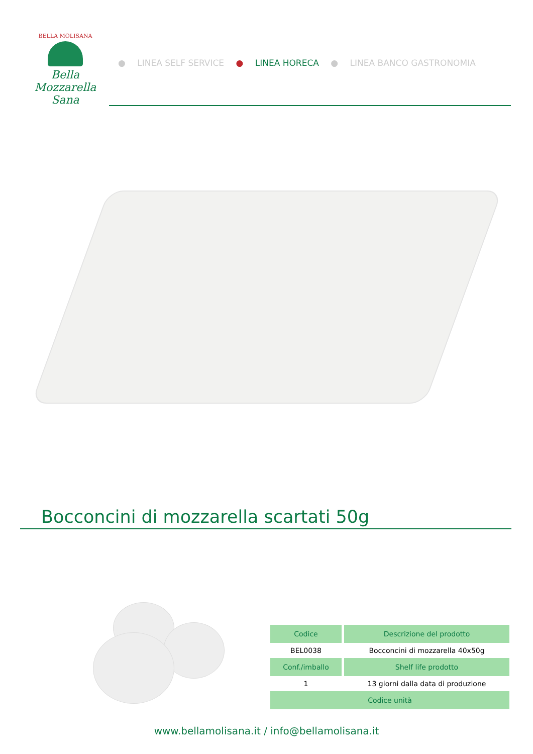BELLA MOLISANA
Bella Mozzarella Sana
● LINEA SELF SERVICE ● LINEA HORECA ● LINEA BANCO GASTRONOMIA
Bocconcini di mozzarella scartati 50g
| Codice | Descrizione del prodotto |
| --- | --- |
| BEL0038 | Bocconcini di mozzarella 40x50g |
| Conf./imballo | Shelf life prodotto |
| 1 | 13 giorni dalla data di produzione |
| Codice unità | |
www.bellamolisana.it / info@bellamolisana.it